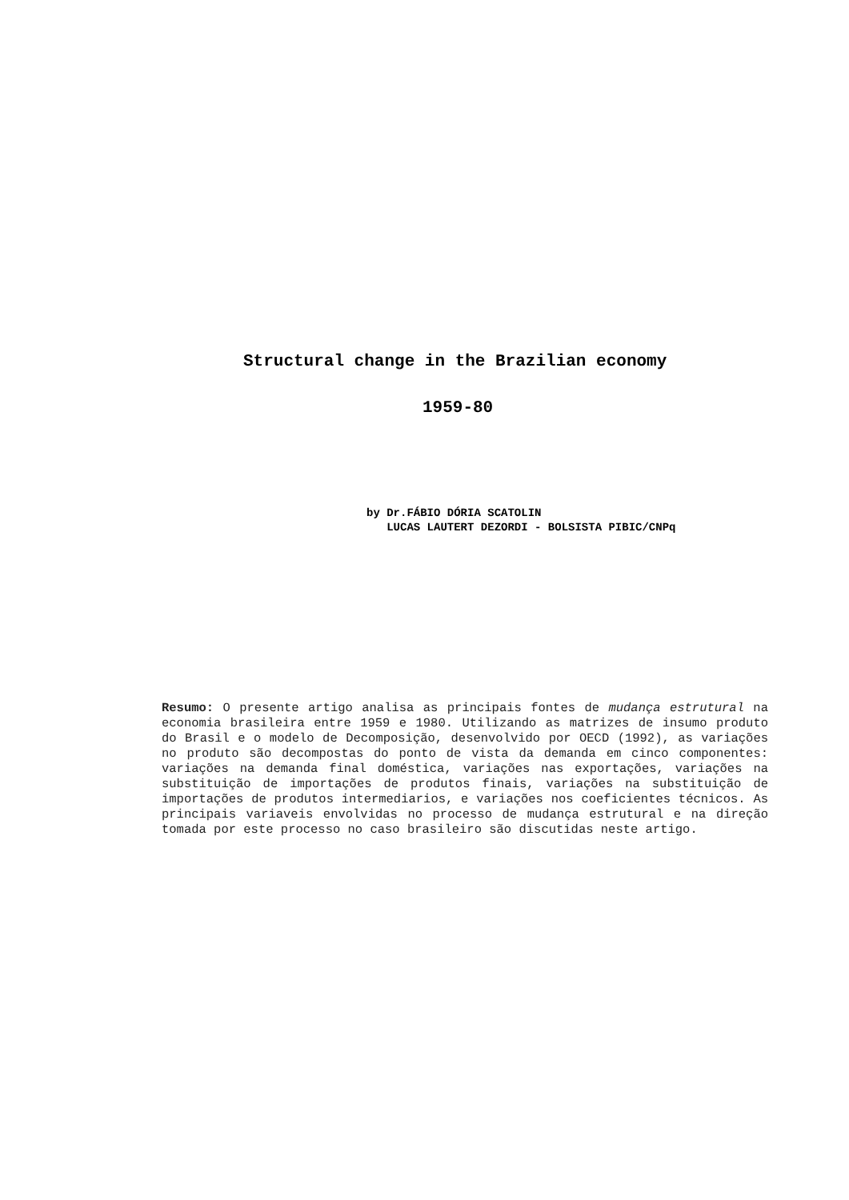Structural change in the Brazilian economy
1959-80
by Dr.FÁBIO DÓRIA SCATOLIN
LUCAS LAUTERT DEZORDI - BOLSISTA PIBIC/CNPq
Resumo: O presente artigo analisa as principais fontes de mudança estrutural na economia brasileira entre 1959 e 1980. Utilizando as matrizes de insumo produto do Brasil e o modelo de Decomposição, desenvolvido por OECD (1992), as variações no produto são decompostas do ponto de vista da demanda em cinco componentes: variações na demanda final doméstica, variações nas exportações, variações na substituição de importações de produtos finais, variações na substituição de importações de produtos intermediarios, e variações nos coeficientes técnicos. As principais variaveis envolvidas no processo de mudança estrutural e na direção tomada por este processo no caso brasileiro são discutidas neste artigo.